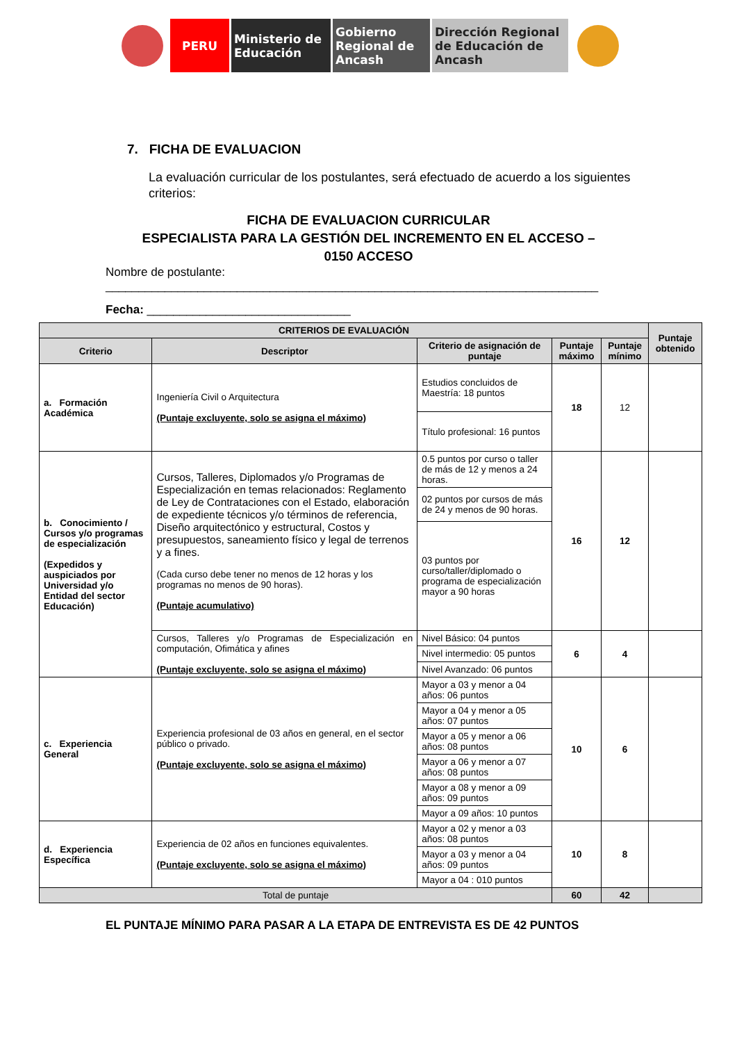PERU Ministerio de Educación
Gobierno Regional de Ancash
Dirección Regional de Educación de Ancash
7. FICHA DE EVALUACION
La evaluación curricular de los postulantes, será efectuado de acuerdo a los siguientes criterios:
FICHA DE EVALUACION CURRICULAR
ESPECIALISTA PARA LA GESTIÓN DEL INCREMENTO EN EL ACCESO –
0150 ACCESO
Nombre de postulante:
___________________________________________________________________________
Fecha: _______________________________
| CRITERIOS DE EVALUACIÓN | | | | | Puntaje obtenido |
| --- | --- | --- | --- | --- | --- |
| Criterio | Descriptor | Criterio de asignación de puntaje | Puntaje máximo | Puntaje mínimo | |
| a. Formación Académica | Ingeniería Civil o Arquitectura (Puntaje excluyente, solo se asigna el máximo) | Estudios concluidos de Maestría: 18 puntos | 18 | 12 | |
| | | Título profesional: 16 puntos | | | |
| b. Conocimiento / Cursos y/o programas de especialización (Expedidos y auspiciados por Universidad y/o Entidad del sector Educación) | Cursos, Talleres, Diplomados y/o Programas de Especialización en temas relacionados: Reglamento de Ley de Contrataciones con el Estado, elaboración de expediente técnicos y/o términos de referencia, Diseño arquitectónico y estructural, Costos y presupuestos, saneamiento físico y legal de terrenos y a fines. (Cada curso debe tener no menos de 12 horas y los programas no menos de 90 horas). (Puntaje acumulativo) | 0.5 puntos por curso o taller de más de 12 y menos a 24 horas. | 16 | 12 | |
| | | 02 puntos por cursos de más de 24 y menos de 90 horas. | | | |
| | | 03 puntos por curso/taller/diplomado o programa de especialización mayor a 90 horas | | | |
| | Cursos, Talleres y/o Programas de Especialización en computación, Ofimática y afines (Puntaje excluyente, solo se asigna el máximo) | Nivel Básico: 04 puntos | 6 | 4 | |
| | | Nivel intermedio: 05 puntos | | | |
| | | Nivel Avanzado: 06 puntos | | | |
| c. Experiencia General | Experiencia profesional de 03 años en general, en el sector público o privado. (Puntaje excluyente, solo se asigna el máximo) | Mayor a 03 y menor a 04 años: 06 puntos | 10 | 6 | |
| | | Mayor a 04 y menor a 05 años: 07 puntos | | | |
| | | Mayor a 05 y menor a 06 años: 08 puntos | | | |
| | | Mayor a 06 y menor a 07 años: 08 puntos | | | |
| | | Mayor a 08 y menor a 09 años: 09 puntos | | | |
| | | Mayor a 09 años: 10 puntos | | | |
| d. Experiencia Específica | Experiencia de 02 años en funciones equivalentes. (Puntaje excluyente, solo se asigna el máximo) | Mayor a 02 y menor a 03 años: 08 puntos | 10 | 8 | |
| | | Mayor a 03 y menor a 04 años: 09 puntos | | | |
| | | Mayor a 04 : 010 puntos | | | |
| Total de puntaje | | | 60 | 42 | |
EL PUNTAJE MÍNIMO PARA PASAR A LA ETAPA DE ENTREVISTA ES DE 42 PUNTOS